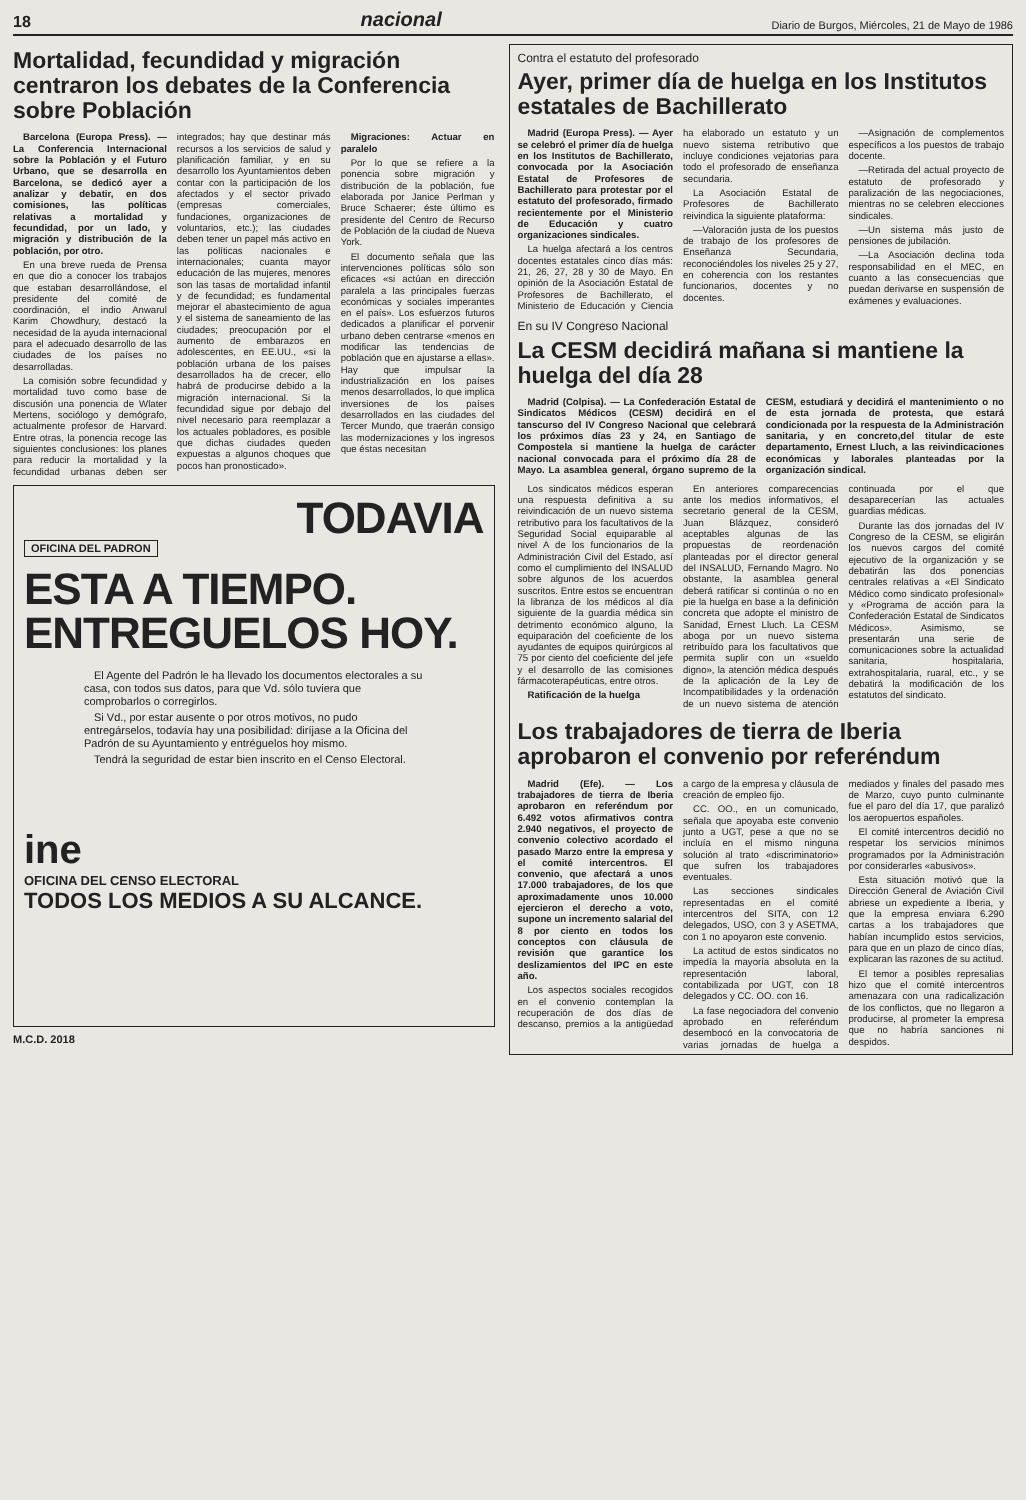18 nacional Diario de Burgos, Miércoles, 21 de Mayo de 1986
Mortalidad, fecundidad y migración centraron los debates de la Conferencia sobre Población
Barcelona (Europa Press). — La Conferencia Internacional sobre la Población y el Futuro Urbano, que se desarrolla en Barcelona, se dedicó ayer a analizar y debatir, en dos comisiones, las políticas relativas a mortalidad y fecundidad, por un lado, y migración y distribución de la población, por otro.
En una breve rueda de Prensa en que dio a conocer los trabajos que estaban desarrollándose, el presidente del comité de coordinación, el indio Anwarul Karim Chowdhury, destacó la necesidad de la ayuda internacional para el adecuado desarrollo de las ciudades de los países no desarrolladas.
La comisión sobre fecundidad y mortalidad tuvo como base de discusión una ponencia de Wlater Mertens, sociólogo y demógrafo, actualmente profesor de Harvard. Entre otras, la ponencia recoge las siguientes conclusiones: los planes para reducir la mortalidad y la fecundidad urbanas deben ser integrados; hay que destinar más recursos a los servicios de salud y planificación familiar, y en su desarrollo los Ayuntamientos deben contar con la participación de los afectados y el sector privado (empresas comerciales, fundaciones, organizaciones de voluntarios, etc.); las ciudades deben tener un papel más activo en las políticas nacionales e internacionales; cuanta mayor educación de las mujeres, menores son las tasas de mortalidad infantil y de fecundidad; es fundamental mejorar el abastecimiento de agua y el sistema de saneamiento de las ciudades; preocupación por el aumento de embarazos en adolescentes, en EE.UU., «si la población urbana de los países desarrollados ha de crecer, ello habrá de producirse debido a la migración internacional. Si la fecundidad sigue por debajo del nivel necesario para reemplazar a los actuales pobladores, es posible que dichas ciudades queden expuestas a algunos choques que pocos han pronosticado».
Migraciones: Actuar en paralelo
Por lo que se refiere a la ponencia sobre migración y distribución de la población, fue elaborada por Janice Perlman y Bruce Schaerer; éste último es presidente del Centro de Recurso de Población de la ciudad de Nueva York.
El documento señala que las intervenciones políticas sólo son eficaces «si actúan en dirección paralela a las principales fuerzas económicas y sociales imperantes en el país». Los esfuerzos futuros dedicados a planificar el porvenir urbano deben centrarse «menos en modificar las tendencias de población que en ajustarse a ellas». Hay que impulsar la industrialización en los países menos desarrollados, lo que implica inversiones de los países desarrollados en las ciudades del Tercer Mundo, que traerán consigo las modernizaciones y los ingresos que éstas necesitan
TODAVIA
OFICINA DEL PADRON
ESTA A TIEMPO.
ENTREGUELOS HOY.
El Agente del Padrón le ha llevado los documentos electorales a su casa, con todos sus datos, para que Vd. sólo tuviera que comprobarlos o corregirlos.
Si Vd., por estar ausente o por otros motivos, no pudo entregárselos, todavía hay una posibilidad: diríjase a la Oficina del Padrón de su Ayuntamiento y entréguelos hoy mismo.
Tendrá la seguridad de estar bien inscrito en el Censo Electoral.
ine
OFICINA DEL CENSO ELECTORAL
TODOS LOS MEDIOS A SU ALCANCE.
M.C.D. 2018
Contra el estatuto del profesorado
Ayer, primer día de huelga en los Institutos estatales de Bachillerato
Madrid (Europa Press). — Ayer se celebró el primer día de huelga en los Institutos de Bachillerato, convocada por la Asociación Estatal de Profesores de Bachillerato para protestar por el estatuto del profesorado, firmado recientemente por el Ministerio de Educación y cuatro organizaciones sindicales.
La huelga afectará a los centros docentes estatales cinco días más: 21, 26, 27, 28 y 30 de Mayo. En opinión de la Asociación Estatal de Profesores de Bachillerato, el Ministerio de Educación y Ciencia ha elaborado un estatuto y un nuevo sistema retributivo que incluye condiciones vejatorias para todo el profesorado de enseñanza secundaria.
La Asociación Estatal de Profesores de Bachillerato reivindica la siguiente plataforma:
—Valoración justa de los puestos de trabajo de los profesores de Enseñanza Secundaria, reconociéndoles los niveles 25 y 27, en coherencia con los restantes funcionarios, docentes y no docentes.
—Asignación de complementos específicos a los puestos de trabajo docente.
—Retirada del actual proyecto de estatuto de profesorado y paralización de las negociaciones, mientras no se celebren elecciones sindicales.
—Un sistema más justo de pensiones de jubilación.
—La Asociación declina toda responsabilidad en el MEC, en cuanto a las consecuencias que puedan derivarse en suspensión de exámenes y evaluaciones.
En su IV Congreso Nacional
La CESM decidirá mañana si mantiene la huelga del día 28
Madrid (Colpisa). — La Confederación Estatal de Sindicatos Médicos (CESM) decidirá en el tanscurso del IV Congreso Nacional que celebrará los próximos días 23 y 24, en Santiago de Compostela si mantiene la huelga de carácter nacional convocada para el próximo día 28 de Mayo. La asamblea general, órgano supremo de la CESM, estudiará y decidirá el mantenimiento o no de esta jornada de protesta, que estará condicionada por la respuesta de la Administración sanitaria, y en concreto,del titular de este departamento, Ernest Lluch, a las reivindicaciones económicas y laborales planteadas por la organización sindical.
Los sindicatos médicos esperan una respuesta definitiva a su reivindicación de un nuevo sistema retributivo para los facultativos de la Seguridad Social equiparable al nivel A de los funcionarios de la Administración Civil del Estado, así como el cumplimiento del INSALUD sobre algunos de los acuerdos suscritos. Entre estos se encuentran la libranza de los médicos al día siguiente de la guardia médica sin detrimento económico alguno, la equiparación del coeficiente de los ayudantes de equipos quirúrgicos al 75 por ciento del coeficiente del jefe y el desarrollo de las comisiones fármacoterapéuticas, entre otros.
Ratificación de la huelga
En anteriores comparecencias ante los medios informativos, el secretario general de la CESM, Juan Blázquez, consideró aceptables algunas de las propuestas de reordenación planteadas por el director general del INSALUD, Fernando Magro. No obstante, la asamblea general deberá ratificar si continúa o no en pie la huelga en base a la definición concreta que adopte el ministro de Sanidad, Ernest Lluch. La CESM aboga por un nuevo sistema retribuído para los facultativos que permita suplir con un «sueldo digno», la atención médica después de la aplicación de la Ley de Incompatibilidades y la ordenación de un nuevo sistema de atención continuada por el que desaparecerían las actuales guardias médicas.
Durante las dos jornadas del IV Congreso de la CESM, se eligirán los nuevos cargos del comité ejecutivo de la organización y se debatirán las dos ponencias centrales relativas a «El Sindicato Médico como sindicato profesional» y «Programa de acción para la Confederación Estatal de Sindicatos Médicos». Asimismo, se presentarán una serie de comunicaciones sobre la actualidad sanitaria, hospitalaria, extrahospitalaria, ruaral, etc., y se debatirá la modificación de los estatutos del sindicato.
Los trabajadores de tierra de Iberia aprobaron el convenio por referéndum
Madrid (Efe). — Los trabajadores de tierra de Iberia aprobaron en referéndum por 6.492 votos afirmativos contra 2.940 negativos, el proyecto de convenio colectivo acordado el pasado Marzo entre la empresa y el comité intercentros. El convenio, que afectará a unos 17.000 trabajadores, de los que aproximadamente unos 10.000 ejercieron el derecho a voto, supone un incremento salarial del 8 por ciento en todos los conceptos con cláusula de revisión que garantice los deslizamientos del IPC en este año.
Los aspectos sociales recogidos en el convenio contemplan la recuperación de dos días de descanso, premios a la antigüedad a cargo de la empresa y cláusula de creación de empleo fijo.
CC. OO., en un comunicado, señala que apoyaba este convenio junto a UGT, pese a que no se incluía en el mismo ninguna solución al trato «discriminatorio» que sufren los trabajadores eventuales.
Las secciones sindicales representadas en el comité intercentros del SITA, con 12 delegados, USO, con 3 y ASETMA, con 1 no apoyaron este convenio.
La actitud de estos sindicatos no impedía la mayoría absoluta en la representación laboral, contabilizada por UGT, con 18 delegados y CC. OO. con 16.
La fase negociadora del convenio aprobado en referéndum desembocó en la convocatoria de varias jornadas de huelga a mediados y finales del pasado mes de Marzo, cuyo punto culminante fue el paro del día 17, que paralizó los aeropuertos españoles.
El comité intercentros decidió no respetar los servicios mínimos programados por la Administración por considerarles «abusivos».
Esta situación motivó que la Dirección General de Aviación Civil abriese un expediente a Iberia, y que la empresa enviara 6.290 cartas a los trabajadores que habían incumplido estos servicios, para que en un plazo de cinco días, explicaran las razones de su actitud.
El temor a posibles represalias hizo que el comité intercentros amenazara con una radicalización de los conflictos, que no llegaron a producirse, al prometer la empresa que no habría sanciones ni despidos.